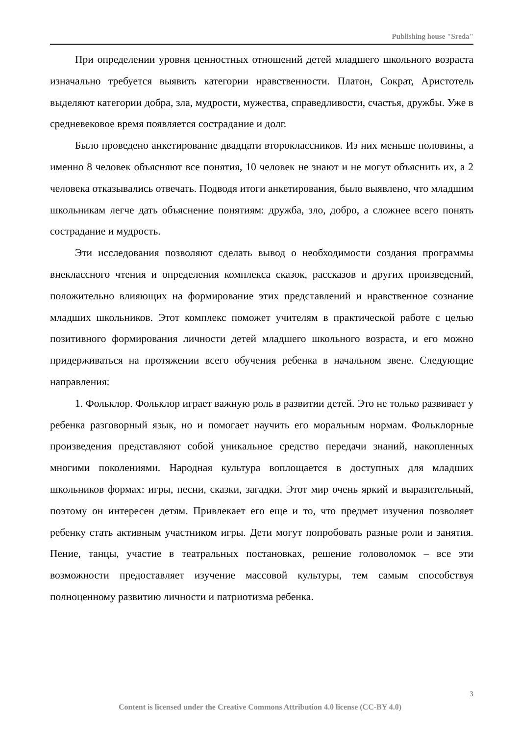Publishing house "Sreda"
При определении уровня ценностных отношений детей младшего школьного возраста изначально требуется выявить категории нравственности. Платон, Сократ, Аристотель выделяют категории добра, зла, мудрости, мужества, справедливости, счастья, дружбы. Уже в средневековое время появляется сострадание и долг.
Было проведено анкетирование двадцати второклассников. Из них меньше половины, а именно 8 человек объясняют все понятия, 10 человек не знают и не могут объяснить их, а 2 человека отказывались отвечать. Подводя итоги анкетирования, было выявлено, что младшим школьникам легче дать объяснение понятиям: дружба, зло, добро, а сложнее всего понять сострадание и мудрость.
Эти исследования позволяют сделать вывод о необходимости создания программы внеклассного чтения и определения комплекса сказок, рассказов и других произведений, положительно влияющих на формирование этих представлений и нравственное сознание младших школьников. Этот комплекс поможет учителям в практической работе с целью позитивного формирования личности детей младшего школьного возраста, и его можно придерживаться на протяжении всего обучения ребенка в начальном звене. Следующие направления:
1. Фольклор. Фольклор играет важную роль в развитии детей. Это не только развивает у ребенка разговорный язык, но и помогает научить его моральным нормам. Фольклорные произведения представляют собой уникальное средство передачи знаний, накопленных многими поколениями. Народная культура воплощается в доступных для младших школьников формах: игры, песни, сказки, загадки. Этот мир очень яркий и выразительный, поэтому он интересен детям. Привлекает его еще и то, что предмет изучения позволяет ребенку стать активным участником игры. Дети могут попробовать разные роли и занятия. Пение, танцы, участие в театральных постановках, решение головоломок – все эти возможности предоставляет изучение массовой культуры, тем самым способствуя полноценному развитию личности и патриотизма ребенка.
3
Content is licensed under the Creative Commons Attribution 4.0 license (CC-BY 4.0)